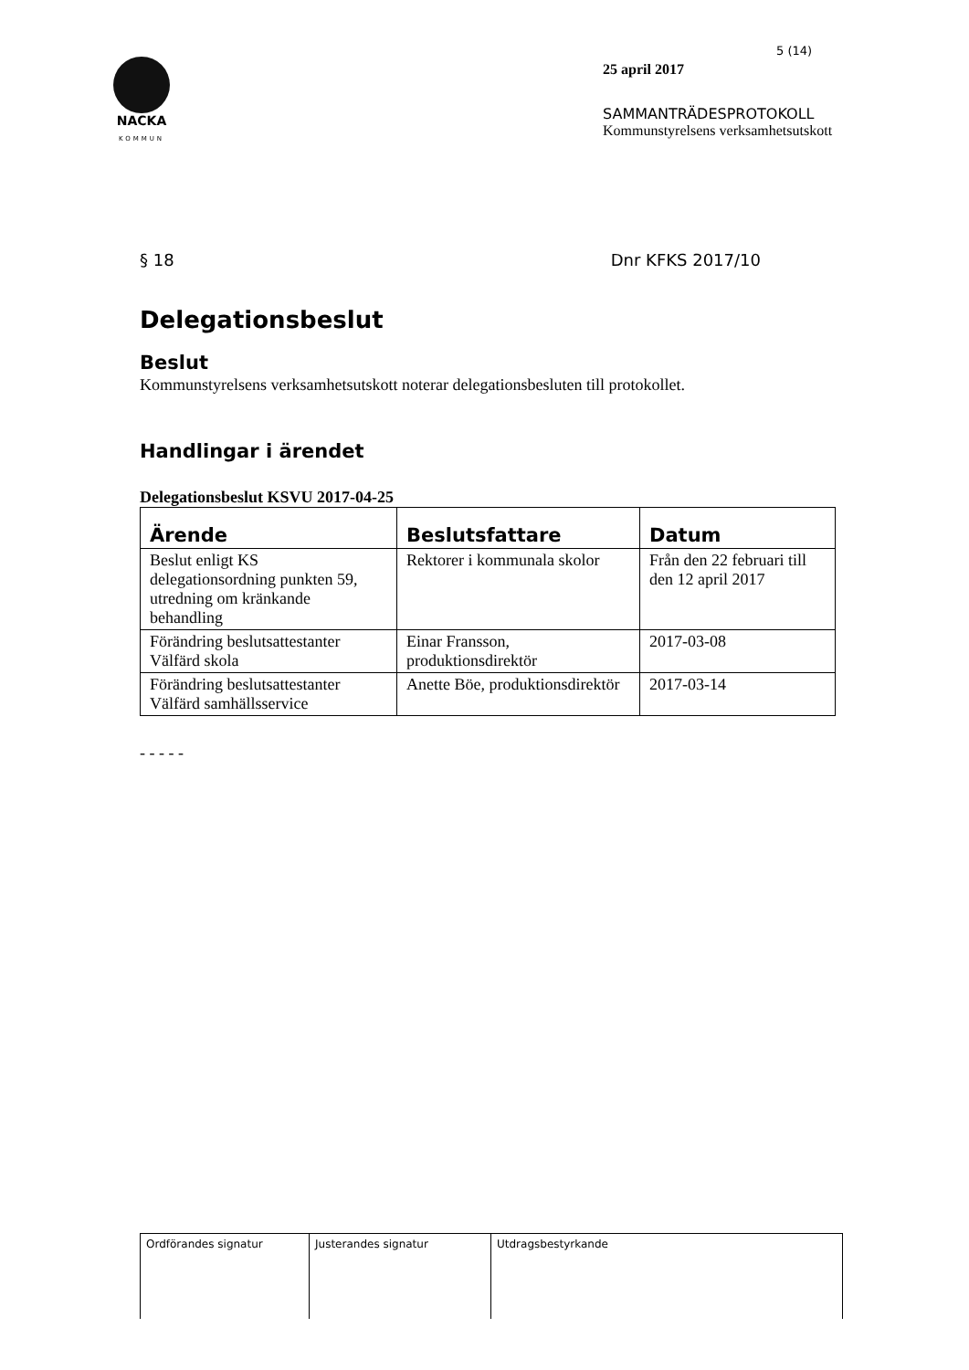NACKA
KOMMUN
5 (14)
25 april 2017
SAMMANTRÄDESPROTOKOLL
Kommunstyrelsens verksamhetsutskott
§ 18 Dnr KFKS 2017/10
Delegationsbeslut
Beslut
Kommunstyrelsens verksamhetsutskott noterar delegationsbesluten till protokollet.
Handlingar i ärendet
Delegationsbeslut KSVU 2017-04-25
| Ärende | Beslutsfattare | Datum |
| --- | --- | --- |
| Beslut enligt KS delegationsordning punkten 59, utredning om kränkande behandling | Rektorer i kommunala skolor | Från den 22 februari till den 12 april 2017 |
| Förändring beslutsattestanter Välfärd skola | Einar Fransson, produktionsdirektör | 2017-03-08 |
| Förändring beslutsattestanter Välfärd samhällsservice | Anette Böe, produktionsdirektör | 2017-03-14 |
- - - - -
| Ordförandes signatur | Justerandes signatur | Utdragsbestyrkande |